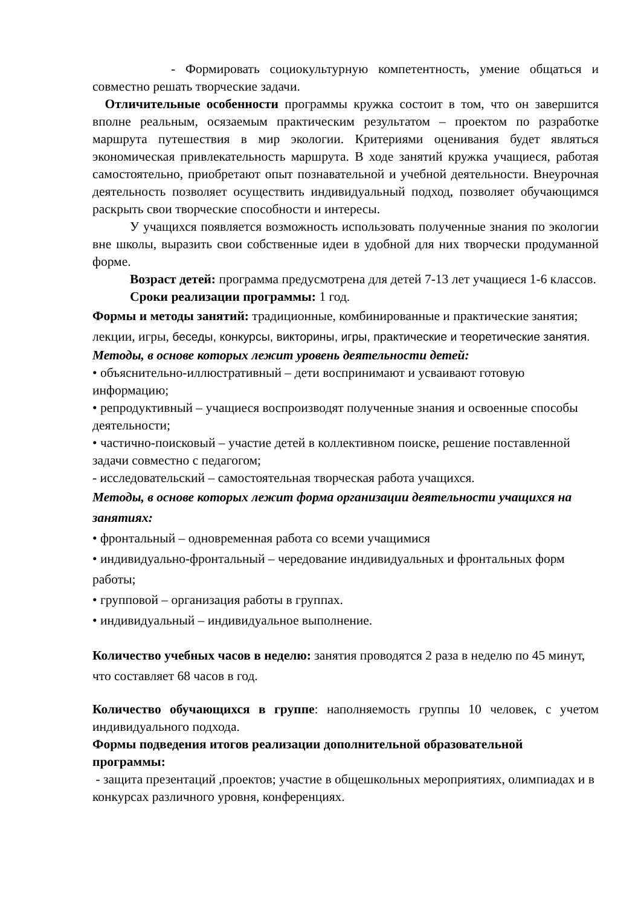- Формировать социокультурную компетентность, умение общаться и совместно решать творческие задачи.
Отличительные особенности программы кружка состоит в том, что он завершится вполне реальным, осязаемым практическим результатом – проектом по разработке маршрута путешествия в мир экологии. Критериями оценивания будет являться экономическая привлекательность маршрута. В ходе занятий кружка учащиеся, работая самостоятельно, приобретают опыт познавательной и учебной деятельности. Внеурочная деятельность позволяет осуществить индивидуальный подход, позволяет обучающимся раскрыть свои творческие способности и интересы.
У учащихся появляется возможность использовать полученные знания по экологии вне школы, выразить свои собственные идеи в удобной для них творчески продуманной форме.
Возраст детей: программа предусмотрена для детей 7-13 лет учащиеся 1-6 классов.
Сроки реализации программы: 1 год.
Формы и методы занятий: традиционные, комбинированные и практические занятия; лекции, игры, беседы, конкурсы, викторины, игры, практические и теоретические занятия.
Методы, в основе которых лежит уровень деятельности детей:
• объяснительно-иллюстративный – дети воспринимают и усваивают готовую информацию;
• репродуктивный – учащиеся воспроизводят полученные знания и освоенные способы деятельности;
• частично-поисковый – участие детей в коллективном поиске, решение поставленной задачи совместно с педагогом;
- исследовательский – самостоятельная творческая работа учащихся.
Методы, в основе которых лежит форма организации деятельности учащихся на занятиях:
• фронтальный – одновременная работа со всеми учащимися
• индивидуально-фронтальный – чередование индивидуальных и фронтальных форм работы;
• групповой – организация работы в группах.
• индивидуальный – индивидуальное выполнение.
Количество учебных часов в неделю: занятия проводятся 2 раза в неделю по 45 минут, что составляет 68 часов в год.
Количество обучающихся в группе: наполняемость группы 10 человек, с учетом индивидуального подхода.
Формы подведения итогов реализации дополнительной образовательной программы:
- защита презентаций ,проектов; участие в общешкольных мероприятиях, олимпиадах и в конкурсах различного уровня, конференциях.